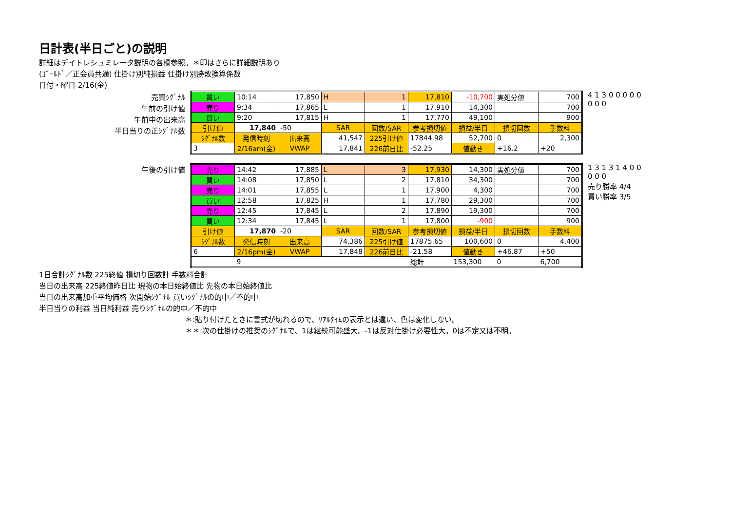日計表(半日ごと)の説明
詳細はデイトレシュミレータ説明の各欄参照。＊印はさらに詳細説明あり
(ｺﾞｰﾙﾄﾞ／正会員共通) 仕掛け別純損益 仕掛け別勝敗換算係数
日付・曜日 2/16(金)
売買ｼｸﾞﾅﾙ
午前の引け値
午前中の出来高
半日当りの正ｼｸﾞﾅﾙ数
| 買い | 10:14 | 17,850 | H | 1 | 17,810 | -10,700 | 実処分値 | 700 |
| 売り | 9:34 | 17,865 | L | 1 | 17,910 | 14,300 | | 700 |
| 買い | 9:20 | 17,815 | H | 1 | 17,770 | 49,100 | | 900 |
| 引け値 | 17,840 | -50 | SAR | 回数/SAR | 参考損切値 | 損益/半日 | 損切回数 | 手数料 |
| ｼｸﾞﾅﾙ数 | 発信時刻 | 出来高 | 41,547 | 225引け値 | 17844.98 | 52,700 | 0 | 2,300 |
| 3 | 2/16am(金) | VWAP | 17,841 | 226前日比 | -52.25 | 値動き | +16.2 | +20 |
4 1 3 0 0 0 0 0 0 0 0
午後の引け値
| 売り | 14:42 | 17,885 | L | 3 | 17,930 | 14,300 | 実処分値 | 700 |
| 買い | 14:08 | 17,850 | L | 2 | 17,810 | 34,300 | | 700 |
| 売り | 14:01 | 17,855 | L | 1 | 17,900 | 4,300 | | 700 |
| 買い | 12:58 | 17,825 | H | 1 | 17,780 | 29,300 | | 700 |
| 売り | 12:45 | 17,845 | L | 2 | 17,890 | 19,300 | | 700 |
| 買い | 12:34 | 17,845 | L | 1 | 17,800 | -900 | | 900 |
| 引け値 | 17,870 | -20 | SAR | 回数/SAR | 参考損切値 | 損益/半日 | 損切回数 | 手数料 |
| ｼｸﾞﾅﾙ数 | 発信時刻 | 出来高 | 74,386 | 225引け値 | 17875.65 | 100,600 | 0 | 4,400 |
| 6 | 2/16pm(金) | VWAP | 17,848 | 226前日比 | -21.58 | 値動き | +46.87 | +50 |
| | 9 | | | | 総計 | 153,300 | 0 | 6,700 |
1 3 1 3 1 4 0 0 0 0 0
売り勝率 4/4
買い勝率 3/5
1日合計ｼｸﾞﾅﾙ数 225終値 損切り回数計 手数料合計
当日の出来高 225終値昨日比 現物の本日始終値比 先物の本日始終値比
当日の出来高加重平均価格 次開始ｼｸﾞﾅﾙ 買いｼｸﾞﾅﾙの的中／不的中
半日当りの利益 当日純利益 売りｼｸﾞﾅﾙの的中／不的中
＊:貼り付けたときに書式が切れるので、ﾘｱﾙﾀｲﾑの表示とは違い、色は変化しない。
＊＊:次の仕掛けの推奨のｼｸﾞﾅﾙで、1は継続可能盛大。-1は反対仕掛け必要性大。0は不定又は不明。